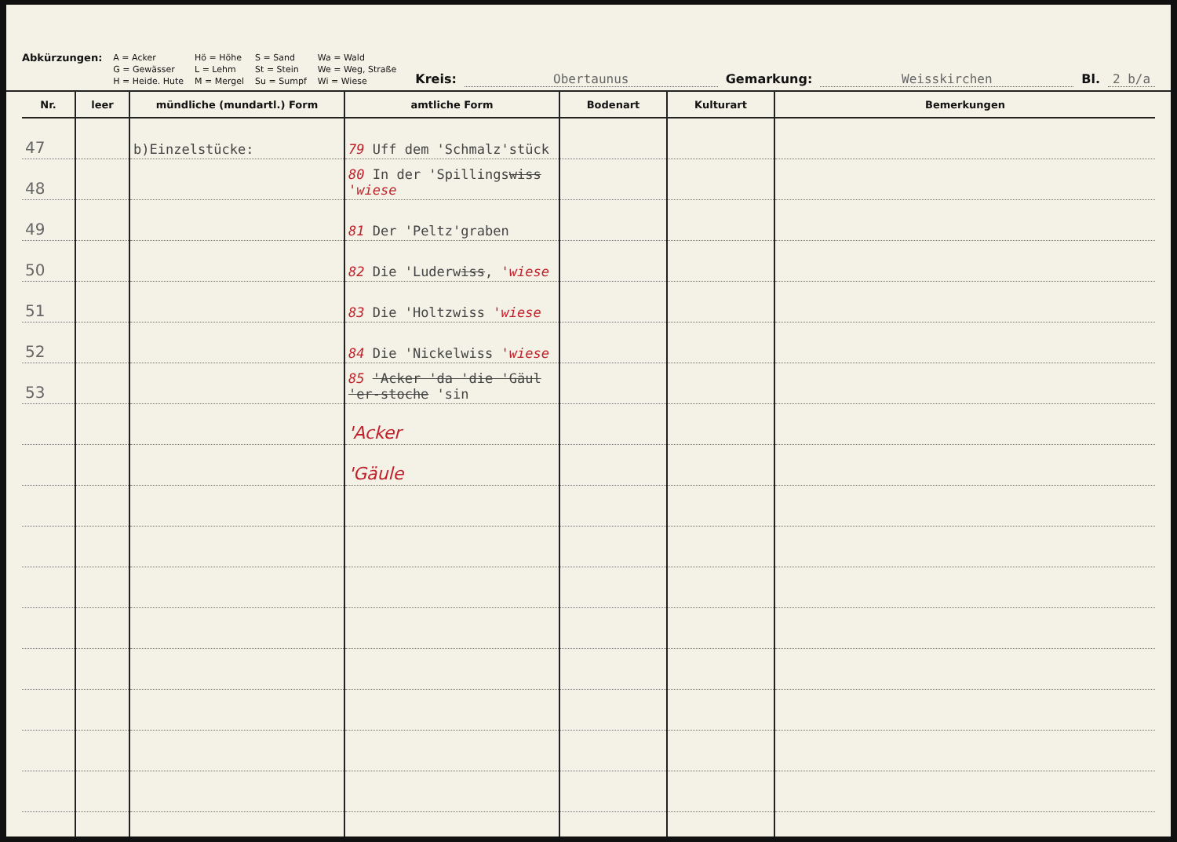Abkürzungen:
A = Acker
G = Gewässer
H = Heide. Hute
Hö = Höhe
L = Lehm
M = Mergel
S = Sand
St = Stein
Su = Sumpf
Wa = Wald
We = Weg, Straße
Wi = Wiese
Kreis: Obertaunus Gemarkung: Weisskirchen Bl. 2 b/a
| Nr. | leer | mündliche (mundartl.) Form | amtliche Form | Bodenart | Kulturart | Bemerkungen |
| --- | --- | --- | --- | --- | --- | --- |
| 47 | | b)Einzelstücke: | 79 Uff dem 'Schmalz'stück | | | |
| 48 | | | 80 In der 'Spillings wiss 'wiese | | | |
| 49 | | | 81 Der 'Peltz'graben | | | |
| 50 | | | 82 Die 'Luderw iss , 'wiese | | | |
| 51 | | | 83 Die 'Holtzwiss 'wiese | | | |
| 52 | | | 84 Die 'Nickelwiss 'wiese | | | |
| 53 | | | 85 'Acker 'da 'die 'Gäul 'er-stoche 'sin | | | |
| | | | 'Acker | | | |
| | | | 'Gäule | | | |